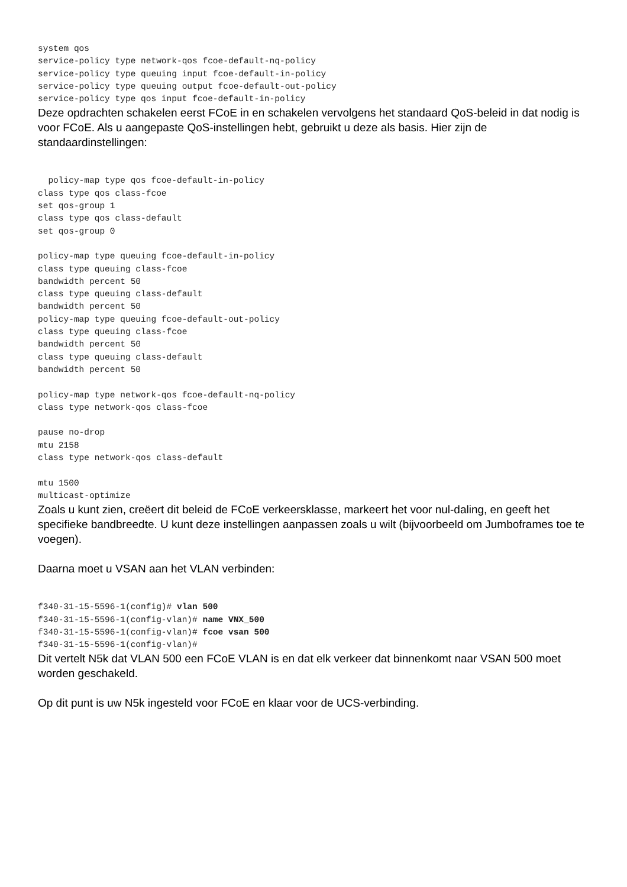system qos
service-policy type network-qos fcoe-default-nq-policy
service-policy type queuing input fcoe-default-in-policy
service-policy type queuing output fcoe-default-out-policy
service-policy type qos input fcoe-default-in-policy
Deze opdrachten schakelen eerst FCoE in en schakelen vervolgens het standaard QoS-beleid in dat nodig is voor FCoE. Als u aangepaste QoS-instellingen hebt, gebruikt u deze als basis. Hier zijn de standaardinstellingen:
  policy-map type qos fcoe-default-in-policy
class type qos class-fcoe
set qos-group 1
class type qos class-default
set qos-group 0

policy-map type queuing fcoe-default-in-policy
class type queuing class-fcoe
bandwidth percent 50
class type queuing class-default
bandwidth percent 50
policy-map type queuing fcoe-default-out-policy
class type queuing class-fcoe
bandwidth percent 50
class type queuing class-default
bandwidth percent 50

policy-map type network-qos fcoe-default-nq-policy
class type network-qos class-fcoe

pause no-drop
mtu 2158
class type network-qos class-default

mtu 1500
multicast-optimize
Zoals u kunt zien, creëert dit beleid de FCoE verkeersklasse, markeert het voor nul-daling, en geeft het specifieke bandbreedte. U kunt deze instellingen aanpassen zoals u wilt (bijvoorbeeld om Jumboframes toe te voegen).
Daarna moet u VSAN aan het VLAN verbinden:
f340-31-15-5596-1(config)# vlan 500
f340-31-15-5596-1(config-vlan)# name VNX_500
f340-31-15-5596-1(config-vlan)# fcoe vsan 500
f340-31-15-5596-1(config-vlan)#
Dit vertelt N5k dat VLAN 500 een FCoE VLAN is en dat elk verkeer dat binnenkomt naar VSAN 500 moet worden geschakeld.
Op dit punt is uw N5k ingesteld voor FCoE en klaar voor de UCS-verbinding.